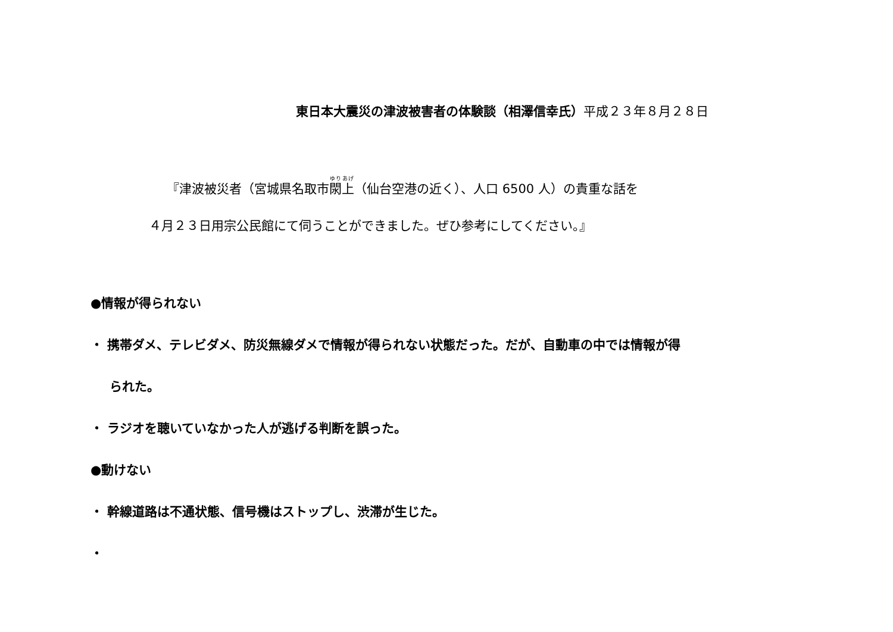東日本大震災の津波被害者の体験談（相澤信幸氏）平成２３年８月２８日
『津波被災者（宮城県名取市閖上（仙台空港の近く）、人口 6500 人）の貴重な話を
４月２３日用宗公民館にて伺うことができました。ぜひ参考にしてください。』
●情報が得られない
・ 携帯ダメ、テレビダメ、防災無線ダメで情報が得られない状態だった。だが、自動車の中では情報が得
られた。
・ ラジオを聴いていなかった人が逃げる判断を誤った。
●動けない
・ 幹線道路は不通状態、信号機はストップし、渋滞が生じた。
・